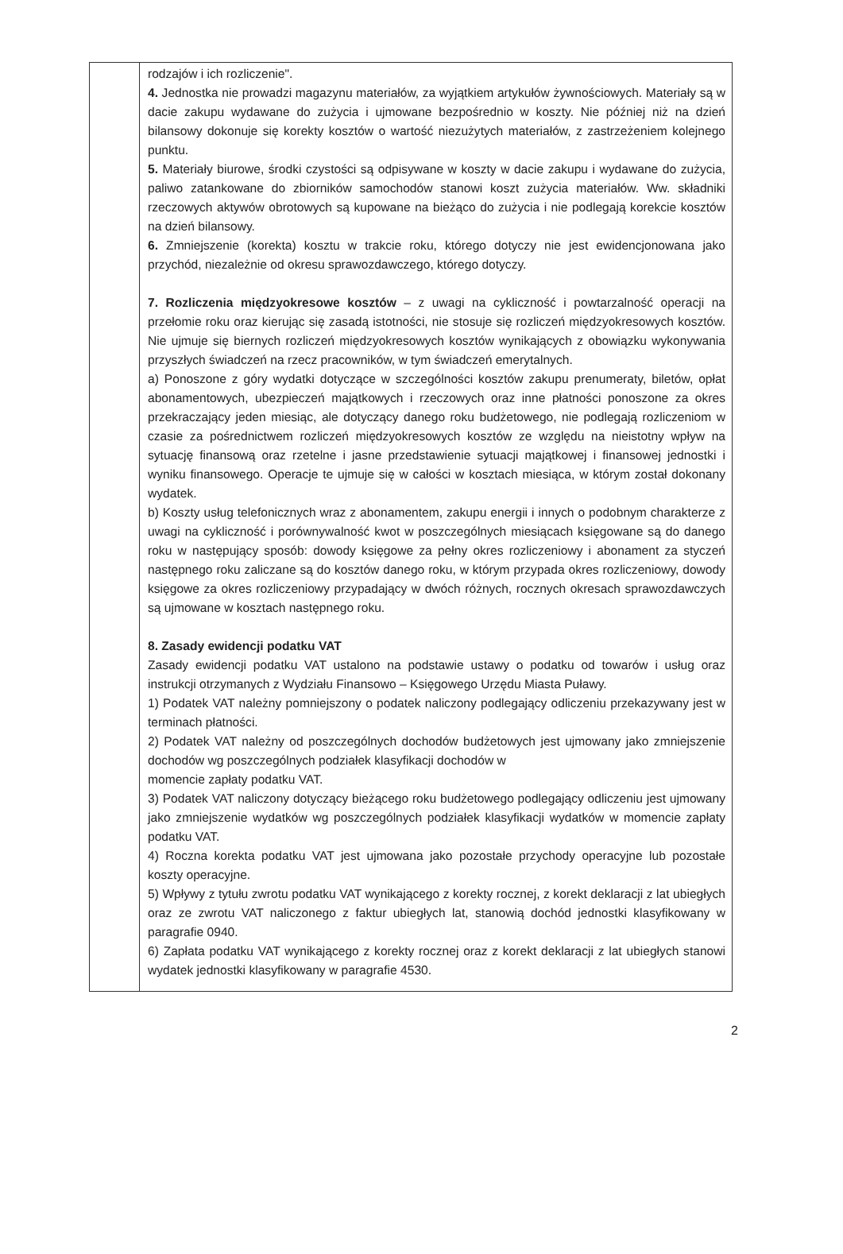| | rodzajów i ich rozliczenie". 4. Jednostka nie prowadzi magazynu materiałów, za wyjątkiem artykułów żywnościowych. Materiały są w dacie zakupu wydawane do zużycia i ujmowane bezpośrednio w koszty. Nie później niż na dzień bilansowy dokonuje się korekty kosztów o wartość niezużytych materiałów, z zastrzeżeniem kolejnego punktu. 5. Materiały biurowe, środki czystości są odpisywane w koszty w dacie zakupu i wydawane do zużycia, paliwo zatankowane do zbiorników samochodów stanowi koszt zużycia materiałów. Ww. składniki rzeczowych aktywów obrotowych są kupowane na bieżąco do zużycia i nie podlegają korekcie kosztów na dzień bilansowy. 6. Zmniejszenie (korekta) kosztu w trakcie roku, którego dotyczy nie jest ewidencjonowana jako przychód, niezależnie od okresu sprawozdawczego, którego dotyczy. 7. Rozliczenia międzyokresowe kosztów – z uwagi na cykliczność i powtarzalność operacji na przełomie roku oraz kierując się zasadą istotności, nie stosuje się rozliczeń międzyokresowych kosztów. Nie ujmuje się biernych rozliczeń międzyokresowych kosztów wynikających z obowiązku wykonywania przyszłych świadczeń na rzecz pracowników, w tym świadczeń emerytalnych. a) Ponoszone z góry wydatki dotyczące w szczególności kosztów zakupu prenumeraty, biletów, opłat abonamentowych, ubezpieczeń majątkowych i rzeczowych oraz inne płatności ponoszone za okres przekraczający jeden miesiąc, ale dotyczący danego roku budżetowego, nie podlegają rozliczeniom w czasie za pośrednictwem rozliczeń międzyokresowych kosztów ze względu na nieistotny wpływ na sytuację finansową oraz rzetelne i jasne przedstawienie sytuacji majątkowej i finansowej jednostki i wyniku finansowego. Operacje te ujmuje się w całości w kosztach miesiąca, w którym został dokonany wydatek. b) Koszty usług telefonicznych wraz z abonamentem, zakupu energii i innych o podobnym charakterze z uwagi na cykliczność i porównywalność kwot w poszczególnych miesiącach księgowane są do danego roku w następujący sposób: dowody księgowe za pełny okres rozliczeniowy i abonament za styczeń następnego roku zaliczane są do kosztów danego roku, w którym przypada okres rozliczeniowy, dowody księgowe za okres rozliczeniowy przypadający w dwóch różnych, rocznych okresach sprawozdawczych są ujmowane w kosztach następnego roku. 8. Zasady ewidencji podatku VAT Zasady ewidencji podatku VAT ustalono na podstawie ustawy o podatku od towarów i usług oraz instrukcji otrzymanych z Wydziału Finansowo – Księgowego Urzędu Miasta Puławy. 1) Podatek VAT należny pomniejszony o podatek naliczony podlegający odliczeniu przekazywany jest w terminach płatności. 2) Podatek VAT należny od poszczególnych dochodów budżetowych jest ujmowany jako zmniejszenie dochodów wg poszczególnych podziałek klasyfikacji dochodów w momencie zapłaty podatku VAT. 3) Podatek VAT naliczony dotyczący bieżącego roku budżetowego podlegający odliczeniu jest ujmowany jako zmniejszenie wydatków wg poszczególnych podziałek klasyfikacji wydatków w momencie zapłaty podatku VAT. 4) Roczna korekta podatku VAT jest ujmowana jako pozostałe przychody operacyjne lub pozostałe koszty operacyjne. 5) Wpływy z tytułu zwrotu podatku VAT wynikającego z korekty rocznej, z korekt deklaracji z lat ubiegłych oraz ze zwrotu VAT naliczonego z faktur ubiegłych lat, stanowią dochód jednostki klasyfikowany w paragrafie 0940. 6) Zapłata podatku VAT wynikającego z korekty rocznej oraz z korekt deklaracji z lat ubiegłych stanowi wydatek jednostki klasyfikowany w paragrafie 4530. |
2